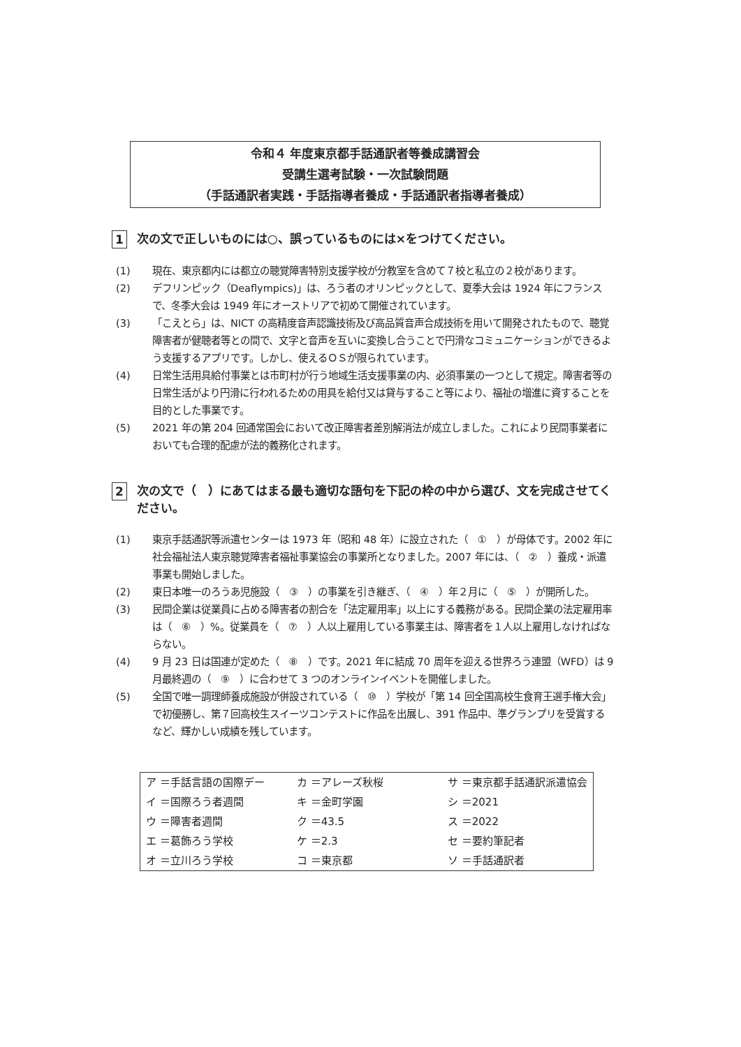令和４ 年度東京都手話通訳者等養成講習会
受講生選考試験・一次試験問題
（手話通訳者実践・手話指導者養成・手話通訳者指導者養成）
1 次の文で正しいものには○、誤っているものには×をつけてください。
(1) 現在、東京都内には都立の聴覚障害特別支援学校が分教室を含めて７校と私立の２校があります。
(2) デフリンピック（Deaflympics)」は、ろう者のオリンピックとして、夏季大会は 1924 年にフランスで、冬季大会は 1949 年にオーストリアで初めて開催されています。
(3) 「こえとら」は、NICT の高精度音声認識技術及び高品質音声合成技術を用いて開発されたもので、聴覚障害者が健聴者等との間で、文字と音声を互いに変換し合うことで円滑なコミュニケーションができるよう支援するアプリです。しかし、使えるＯＳが限られています。
(4) 日常生活用具給付事業とは市町村が行う地域生活支援事業の内、必須事業の一つとして規定。障害者等の日常生活がより円滑に行われるための用具を給付又は貸与すること等により、福祉の増進に資することを目的とした事業です。
(5) 2021 年の第 204 回通常国会において改正障害者差別解消法が成立しました。これにより民間事業者においても合理的配慮が法的義務化されます。
2 次の文で（　）にあてはまる最も適切な語句を下記の枠の中から選び、文を完成させてください。
(1) 東京手話通訳等派遣センターは 1973 年（昭和 48 年）に設立された（　①　）が母体です。2002 年に社会福祉法人東京聴覚障害者福祉事業協会の事業所となりました。2007 年には、（　②　）養成・派遣事業も開始しました。
(2) 東日本唯一のろうあ児施設（　③　）の事業を引き継ぎ、（　④　）年２月に（　⑤　）が開所した。
(3) 民間企業は従業員に占める障害者の割合を「法定雇用率」以上にする義務がある。民間企業の法定雇用率は（　⑥　）%。従業員を（　⑦　）人以上雇用している事業主は、障害者を１人以上雇用しなければならない。
(4) 9 月 23 日は国連が定めた（　⑧　）です。2021 年に結成 70 周年を迎える世界ろう連盟（WFD）は 9 月最終週の（　⑨　）に合わせて 3 つのオンラインイベントを開催しました。
(5) 全国で唯一調理師養成施設が併設されている（　⑩　）学校が「第 14 回全国高校生食育王選手権大会」で初優勝し、第７回高校生スイーツコンテストに作品を出展し、391 作品中、準グランプリを受賞するなど、輝かしい成績を残しています。
| ア ＝手話言語の国際デー | カ ＝アレーズ秋桜 | サ ＝東京都手話通訳派遣協会 |
| イ ＝国際ろう者週間 | キ ＝金町学園 | シ ＝2021 |
| ウ ＝障害者週間 | ク ＝43.5 | ス ＝2022 |
| エ ＝葛飾ろう学校 | ケ ＝2.3 | セ ＝要約筆記者 |
| オ ＝立川ろう学校 | コ ＝東京都 | ソ ＝手話通訳者 |